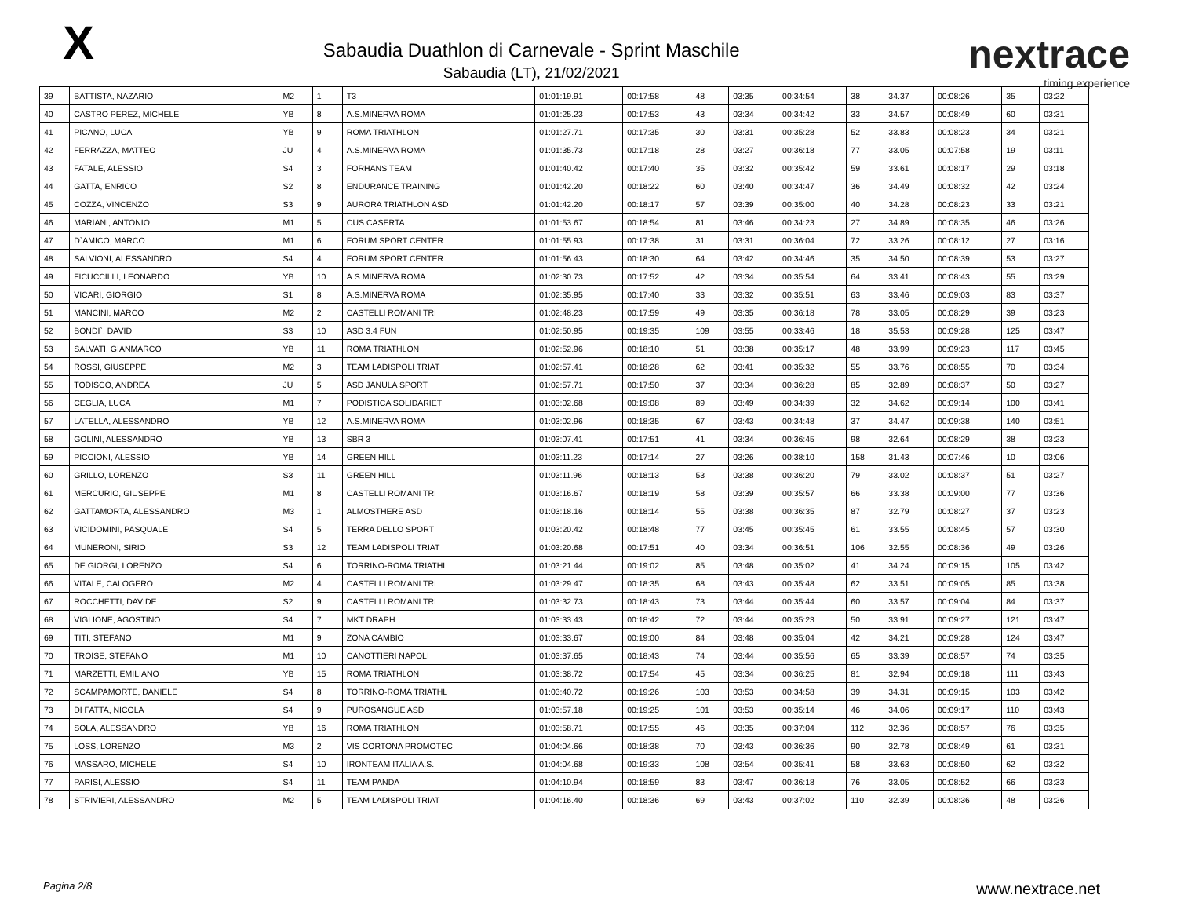X
Sabaudia Duathlon di Carnevale - Sprint Maschile
Sabaudia (LT), 21/02/2021
nextrace
timing experience
| 39 | BATTISTA, NAZARIO | M2 | 1 | T3 | 01:01:19.91 | 00:17:58 | 48 | 03:35 | 00:34:54 | 38 | 34.37 | 00:08:26 | 35 | 03:22 |
| 40 | CASTRO PEREZ, MICHELE | YB | 8 | A.S.MINERVA ROMA | 01:01:25.23 | 00:17:53 | 43 | 03:34 | 00:34:42 | 33 | 34.57 | 00:08:49 | 60 | 03:31 |
| 41 | PICANO, LUCA | YB | 9 | ROMA TRIATHLON | 01:01:27.71 | 00:17:35 | 30 | 03:31 | 00:35:28 | 52 | 33.83 | 00:08:23 | 34 | 03:21 |
| 42 | FERRAZZA, MATTEO | JU | 4 | A.S.MINERVA ROMA | 01:01:35.73 | 00:17:18 | 28 | 03:27 | 00:36:18 | 77 | 33.05 | 00:07:58 | 19 | 03:11 |
| 43 | FATALE, ALESSIO | S4 | 3 | FORHANS TEAM | 01:01:40.42 | 00:17:40 | 35 | 03:32 | 00:35:42 | 59 | 33.61 | 00:08:17 | 29 | 03:18 |
| 44 | GATTA, ENRICO | S2 | 8 | ENDURANCE TRAINING | 01:01:42.20 | 00:18:22 | 60 | 03:40 | 00:34:47 | 36 | 34.49 | 00:08:32 | 42 | 03:24 |
| 45 | COZZA, VINCENZO | S3 | 9 | AURORA TRIATHLON ASD | 01:01:42.20 | 00:18:17 | 57 | 03:39 | 00:35:00 | 40 | 34.28 | 00:08:23 | 33 | 03:21 |
| 46 | MARIANI, ANTONIO | M1 | 5 | CUS CASERTA | 01:01:53.67 | 00:18:54 | 81 | 03:46 | 00:34:23 | 27 | 34.89 | 00:08:35 | 46 | 03:26 |
| 47 | D`AMICO, MARCO | M1 | 6 | FORUM SPORT CENTER | 01:01:55.93 | 00:17:38 | 31 | 03:31 | 00:36:04 | 72 | 33.26 | 00:08:12 | 27 | 03:16 |
| 48 | SALVIONI, ALESSANDRO | S4 | 4 | FORUM SPORT CENTER | 01:01:56.43 | 00:18:30 | 64 | 03:42 | 00:34:46 | 35 | 34.50 | 00:08:39 | 53 | 03:27 |
| 49 | FICUCCILLI, LEONARDO | YB | 10 | A.S.MINERVA ROMA | 01:02:30.73 | 00:17:52 | 42 | 03:34 | 00:35:54 | 64 | 33.41 | 00:08:43 | 55 | 03:29 |
| 50 | VICARI, GIORGIO | S1 | 8 | A.S.MINERVA ROMA | 01:02:35.95 | 00:17:40 | 33 | 03:32 | 00:35:51 | 63 | 33.46 | 00:09:03 | 83 | 03:37 |
| 51 | MANCINI, MARCO | M2 | 2 | CASTELLI ROMANI TRI | 01:02:48.23 | 00:17:59 | 49 | 03:35 | 00:36:18 | 78 | 33.05 | 00:08:29 | 39 | 03:23 |
| 52 | BONDI`, DAVID | S3 | 10 | ASD 3.4 FUN | 01:02:50.95 | 00:19:35 | 109 | 03:55 | 00:33:46 | 18 | 35.53 | 00:09:28 | 125 | 03:47 |
| 53 | SALVATI, GIANMARCO | YB | 11 | ROMA TRIATHLON | 01:02:52.96 | 00:18:10 | 51 | 03:38 | 00:35:17 | 48 | 33.99 | 00:09:23 | 117 | 03:45 |
| 54 | ROSSI, GIUSEPPE | M2 | 3 | TEAM LADISPOLI TRIAT | 01:02:57.41 | 00:18:28 | 62 | 03:41 | 00:35:32 | 55 | 33.76 | 00:08:55 | 70 | 03:34 |
| 55 | TODISCO, ANDREA | JU | 5 | ASD JANULA SPORT | 01:02:57.71 | 00:17:50 | 37 | 03:34 | 00:36:28 | 85 | 32.89 | 00:08:37 | 50 | 03:27 |
| 56 | CEGLIA, LUCA | M1 | 7 | PODISTICA SOLIDARIET | 01:03:02.68 | 00:19:08 | 89 | 03:49 | 00:34:39 | 32 | 34.62 | 00:09:14 | 100 | 03:41 |
| 57 | LATELLA, ALESSANDRO | YB | 12 | A.S.MINERVA ROMA | 01:03:02.96 | 00:18:35 | 67 | 03:43 | 00:34:48 | 37 | 34.47 | 00:09:38 | 140 | 03:51 |
| 58 | GOLINI, ALESSANDRO | YB | 13 | SBR 3 | 01:03:07.41 | 00:17:51 | 41 | 03:34 | 00:36:45 | 98 | 32.64 | 00:08:29 | 38 | 03:23 |
| 59 | PICCIONI, ALESSIO | YB | 14 | GREEN HILL | 01:03:11.23 | 00:17:14 | 27 | 03:26 | 00:38:10 | 158 | 31.43 | 00:07:46 | 10 | 03:06 |
| 60 | GRILLO, LORENZO | S3 | 11 | GREEN HILL | 01:03:11.96 | 00:18:13 | 53 | 03:38 | 00:36:20 | 79 | 33.02 | 00:08:37 | 51 | 03:27 |
| 61 | MERCURIO, GIUSEPPE | M1 | 8 | CASTELLI ROMANI TRI | 01:03:16.67 | 00:18:19 | 58 | 03:39 | 00:35:57 | 66 | 33.38 | 00:09:00 | 77 | 03:36 |
| 62 | GATTAMORTA, ALESSANDRO | M3 | 1 | ALMOSTHERE ASD | 01:03:18.16 | 00:18:14 | 55 | 03:38 | 00:36:35 | 87 | 32.79 | 00:08:27 | 37 | 03:23 |
| 63 | VICIDOMINI, PASQUALE | S4 | 5 | TERRA DELLO SPORT | 01:03:20.42 | 00:18:48 | 77 | 03:45 | 00:35:45 | 61 | 33.55 | 00:08:45 | 57 | 03:30 |
| 64 | MUNERONI, SIRIO | S3 | 12 | TEAM LADISPOLI TRIAT | 01:03:20.68 | 00:17:51 | 40 | 03:34 | 00:36:51 | 106 | 32.55 | 00:08:36 | 49 | 03:26 |
| 65 | DE GIORGI, LORENZO | S4 | 6 | TORRINO-ROMA TRIATHL | 01:03:21.44 | 00:19:02 | 85 | 03:48 | 00:35:02 | 41 | 34.24 | 00:09:15 | 105 | 03:42 |
| 66 | VITALE, CALOGERO | M2 | 4 | CASTELLI ROMANI TRI | 01:03:29.47 | 00:18:35 | 68 | 03:43 | 00:35:48 | 62 | 33.51 | 00:09:05 | 85 | 03:38 |
| 67 | ROCCHETTI, DAVIDE | S2 | 9 | CASTELLI ROMANI TRI | 01:03:32.73 | 00:18:43 | 73 | 03:44 | 00:35:44 | 60 | 33.57 | 00:09:04 | 84 | 03:37 |
| 68 | VIGLIONE, AGOSTINO | S4 | 7 | MKT DRAPH | 01:03:33.43 | 00:18:42 | 72 | 03:44 | 00:35:23 | 50 | 33.91 | 00:09:27 | 121 | 03:47 |
| 69 | TITI, STEFANO | M1 | 9 | ZONA CAMBIO | 01:03:33.67 | 00:19:00 | 84 | 03:48 | 00:35:04 | 42 | 34.21 | 00:09:28 | 124 | 03:47 |
| 70 | TROISE, STEFANO | M1 | 10 | CANOTTIERI NAPOLI | 01:03:37.65 | 00:18:43 | 74 | 03:44 | 00:35:56 | 65 | 33.39 | 00:08:57 | 74 | 03:35 |
| 71 | MARZETTI, EMILIANO | YB | 15 | ROMA TRIATHLON | 01:03:38.72 | 00:17:54 | 45 | 03:34 | 00:36:25 | 81 | 32.94 | 00:09:18 | 111 | 03:43 |
| 72 | SCAMPAMORTE, DANIELE | S4 | 8 | TORRINO-ROMA TRIATHL | 01:03:40.72 | 00:19:26 | 103 | 03:53 | 00:34:58 | 39 | 34.31 | 00:09:15 | 103 | 03:42 |
| 73 | DI FATTA, NICOLA | S4 | 9 | PUROSANGUE ASD | 01:03:57.18 | 00:19:25 | 101 | 03:53 | 00:35:14 | 46 | 34.06 | 00:09:17 | 110 | 03:43 |
| 74 | SOLA, ALESSANDRO | YB | 16 | ROMA TRIATHLON | 01:03:58.71 | 00:17:55 | 46 | 03:35 | 00:37:04 | 112 | 32.36 | 00:08:57 | 76 | 03:35 |
| 75 | LOSS, LORENZO | M3 | 2 | VIS CORTONA PROMOTEC | 01:04:04.66 | 00:18:38 | 70 | 03:43 | 00:36:36 | 90 | 32.78 | 00:08:49 | 61 | 03:31 |
| 76 | MASSARO, MICHELE | S4 | 10 | IRONTEAM ITALIA A.S. | 01:04:04.68 | 00:19:33 | 108 | 03:54 | 00:35:41 | 58 | 33.63 | 00:08:50 | 62 | 03:32 |
| 77 | PARISI, ALESSIO | S4 | 11 | TEAM PANDA | 01:04:10.94 | 00:18:59 | 83 | 03:47 | 00:36:18 | 76 | 33.05 | 00:08:52 | 66 | 03:33 |
| 78 | STRIVIERI, ALESSANDRO | M2 | 5 | TEAM LADISPOLI TRIAT | 01:04:16.40 | 00:18:36 | 69 | 03:43 | 00:37:02 | 110 | 32.39 | 00:08:36 | 48 | 03:26 |
Pagina 2/8 www.nextrace.net